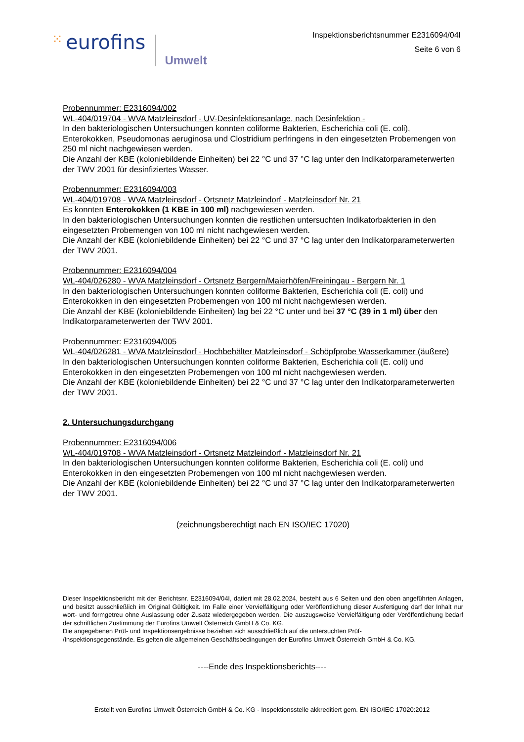⁙ eurofins Umwelt
Inspektionsberichtsnummer E2316094/04I
Seite 6 von 6
Probennummer: E2316094/002
WL-404/019704 - WVA Matzleinsdorf - UV-Desinfektionsanlage, nach Desinfektion -
In den bakteriologischen Untersuchungen konnten coliforme Bakterien, Escherichia coli (E. coli), Enterokokken, Pseudomonas aeruginosa und Clostridium perfringens in den eingesetzten Probemengen von 250 ml nicht nachgewiesen werden.
Die Anzahl der KBE (koloniebildende Einheiten) bei 22 °C und 37 °C lag unter den Indikatorparameterwerten der TWV 2001 für desinfiziertes Wasser.
Probennummer: E2316094/003
WL-404/019708 - WVA Matzleinsdorf - Ortsnetz Matzleindorf - Matzleinsdorf Nr. 21
Es konnten Enterokokken (1 KBE in 100 ml) nachgewiesen werden.
In den bakteriologischen Untersuchungen konnten die restlichen untersuchten Indikatorbakterien in den eingesetzten Probemengen von 100 ml nicht nachgewiesen werden.
Die Anzahl der KBE (koloniebildende Einheiten) bei 22 °C und 37 °C lag unter den Indikatorparameterwerten der TWV 2001.
Probennummer: E2316094/004
WL-404/026280 - WVA Matzleinsdorf - Ortsnetz Bergern/Maierhöfen/Freiningau - Bergern Nr. 1
In den bakteriologischen Untersuchungen konnten coliforme Bakterien, Escherichia coli (E. coli) und Enterokokken in den eingesetzten Probemengen von 100 ml nicht nachgewiesen werden.
Die Anzahl der KBE (koloniebildende Einheiten) lag bei 22 °C unter und bei 37 °C (39 in 1 ml) über den Indikatorparameterwerten der TWV 2001.
Probennummer: E2316094/005
WL-404/026281 - WVA Matzleinsdorf - Hochbehälter Matzleinsdorf - Schöpfprobe Wasserkammer (äußere)
In den bakteriologischen Untersuchungen konnten coliforme Bakterien, Escherichia coli (E. coli) und Enterokokken in den eingesetzten Probemengen von 100 ml nicht nachgewiesen werden.
Die Anzahl der KBE (koloniebildende Einheiten) bei 22 °C und 37 °C lag unter den Indikatorparameterwerten der TWV 2001.
2. Untersuchungsdurchgang
Probennummer: E2316094/006
WL-404/019708 - WVA Matzleinsdorf - Ortsnetz Matzleindorf - Matzleinsdorf Nr. 21
In den bakteriologischen Untersuchungen konnten coliforme Bakterien, Escherichia coli (E. coli) und Enterokokken in den eingesetzten Probemengen von 100 ml nicht nachgewiesen werden.
Die Anzahl der KBE (koloniebildende Einheiten) bei 22 °C und 37 °C lag unter den Indikatorparameterwerten der TWV 2001.
(zeichnungsberechtigt nach EN ISO/IEC 17020)
Dieser Inspektionsbericht mit der Berichtsnr. E2316094/04I, datiert mit 28.02.2024, besteht aus 6 Seiten und den oben angeführten Anlagen, und besitzt ausschließlich im Original Gültigkeit. Im Falle einer Vervielfältigung oder Veröffentlichung dieser Ausfertigung darf der Inhalt nur wort- und formgetreu ohne Auslassung oder Zusatz wiedergegeben werden. Die auszugsweise Vervielfältigung oder Veröffentlichung bedarf der schriftlichen Zustimmung der Eurofins Umwelt Österreich GmbH & Co. KG.
Die angegebenen Prüf- und Inspektionsergebnisse beziehen sich ausschließlich auf die untersuchten Prüf-
/Inspektionsgegenstände. Es gelten die allgemeinen Geschäftsbedingungen der Eurofins Umwelt Österreich GmbH & Co. KG.
----Ende des Inspektionsberichts----
Erstellt von Eurofins Umwelt Österreich GmbH & Co. KG - Inspektionsstelle akkreditiert gem. EN ISO/IEC 17020:2012